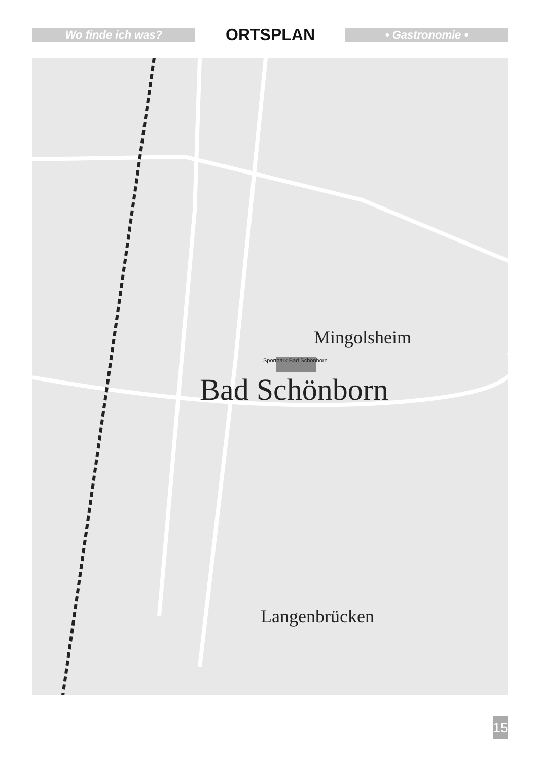Wo finde ich was?
ORTSPLAN
• Gastronomie •
Mingolsheim
Bad Schönborn
Langenbrücken
Sportpark Bad Schönborn
15